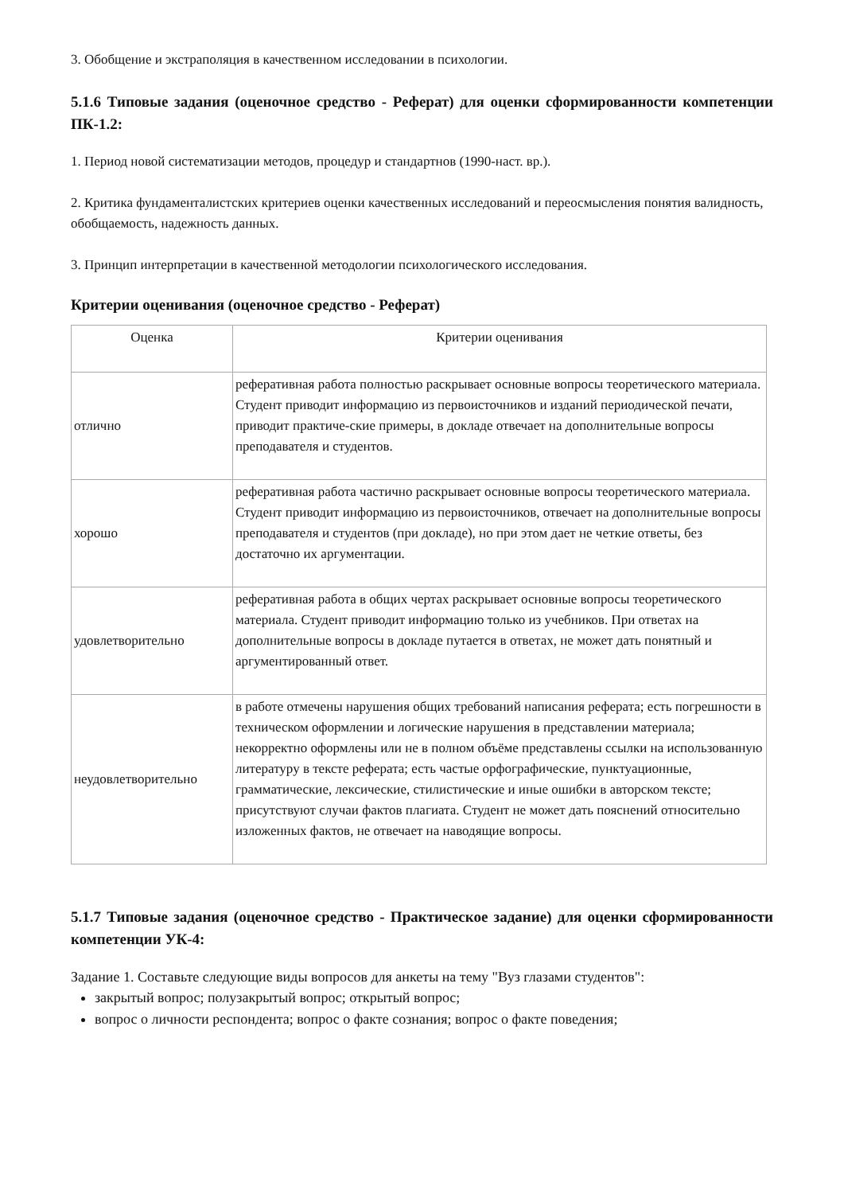3. Обобщение и экстраполяция в качественном исследовании в психологии.
5.1.6 Типовые задания (оценочное средство - Реферат) для оценки сформированности компетенции ПК-1.2:
1. Период новой систематизации методов, процедур и стандартнов (1990-наст. вр.).
2. Критика фундаменталистских критериев оценки качественных исследований и переосмысления понятия валидность, обобщаемость, надежность данных.
3. Принцип интерпретации в качественной методологии психологического исследования.
Критерии оценивания (оценочное средство - Реферат)
| Оценка | Критерии оценивания |
| --- | --- |
| отлично | реферативная работа полностью раскрывает основные вопросы теоретического материала. Студент приводит информацию из первоисточников и изданий периодической печати, приводит практиче-ские примеры, в докладе отвечает на дополнительные вопросы преподавателя и студентов. |
| хорошо | реферативная работа частично раскрывает основные вопросы теоретического материала. Студент приводит информацию из первоисточников, отвечает на дополнительные вопросы преподавателя и студентов (при докладе), но при этом дает не четкие ответы, без достаточно их аргументации. |
| удовлетворительно | реферативная работа в общих чертах раскрывает основные вопросы теоретического материала. Студент приводит информацию только из учебников. При ответах на дополнительные вопросы в докладе путается в ответах, не может дать понятный и аргументированный ответ. |
| неудовлетворительно | в работе отмечены нарушения общих требований написания реферата; есть погрешности в техническом оформлении и логические нарушения в представлении материала; некорректно оформлены или не в полном объёме представлены ссылки на использованную литературу в тексте реферата; есть частые орфографические, пунктуационные, грамматические, лексические, стилистические и иные ошибки в авторском тексте; присутствуют случаи фактов плагиата. Студент не может дать пояснений относительно изложенных фактов, не отвечает на наводящие вопросы. |
5.1.7 Типовые задания (оценочное средство - Практическое задание) для оценки сформированности компетенции УК-4:
Задание 1. Составьте следующие виды вопросов для анкеты на тему "Вуз глазами студентов":
закрытый вопрос; полузакрытый вопрос; открытый вопрос;
вопрос о личности респондента; вопрос о факте сознания; вопрос о факте поведения;